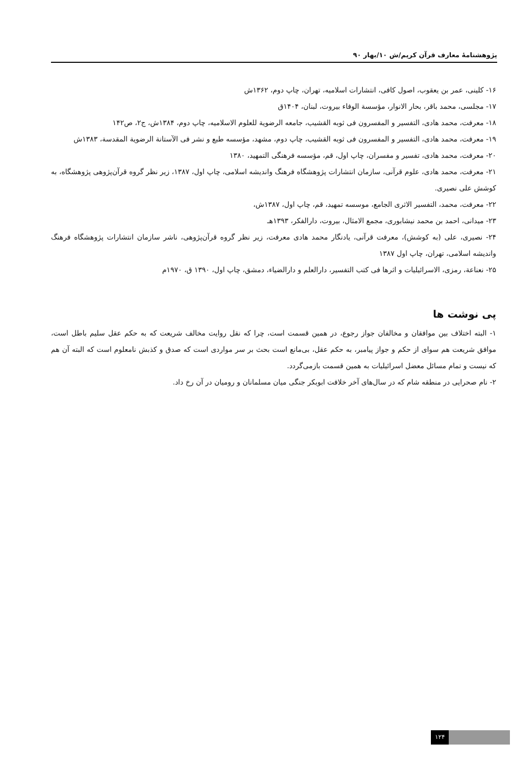پژوهشنامهٔ معارف قرآن کریم/ش ۱۰/بهار ۹۰
۱۶- کلینی، عمر بن یعقوب، اصول کافی، انتشارات اسلامیه، تهران، چاپ دوم، ۱۳۶۲ش
۱۷- مجلسی، محمد باقر، بحار الانوار، مؤسسة الوفاء بیروت، لبنان، ۱۴۰۴ق
۱۸- معرفت، محمد هادی، التفسیر و المفسرون فی ثوبه القشیب، جامعه الرضویة للعلوم الاسلامیه، چاپ دوم، ۱۳۸۴ش، ج۲، ص۱۴۲
۱۹- معرفت، محمد هادی، التفسیر و المفسرون فی ثوبه القشیب، چاپ دوم، مشهد، مؤسسه طبع و نشر فی الآستانة الرضویة المقدسة، ۱۳۸۳ش
۲۰- معرفت، محمد هادی، تفسیر و مفسران، چاپ اول، قم، مؤسسه فرهنگی التمهید، ۱۳۸۰
۲۱- معرفت، محمد هادی، علوم قرآنی، سازمان انتشارات پژوهشگاه فرهنگ واندیشه اسلامی، چاپ اول، ۱۳۸۷، زیر نظر گروه قرآن‌پژوهی پژوهشگاه، به کوشش علی نصیری.
۲۲- معرفت، محمد، التفسیر الاثری الجامع، موسسه تمهید، قم، چاپ اول، ۱۳۸۷ش،
۲۳- میدانی، احمد بن محمد نیشابوری، مجمع الامثال، بیروت، دارالفکر، ۱۳۹۳هـ
۲۴- نصیری، علی (به کوشش)، معرفت قرآنی، یادنگار محمد هادی معرفت، زیر نظر گروه قرآن‌پژوهی، ناشر سازمان انتشارات پژوهشگاه فرهنگ واندیشه اسلامی، تهران، چاپ اول ۱۳۸۷
۲۵- نعناعة، رمزی، الاسرائیلیات و اثرها فی کتب التفسیر، دارالعلم و دارالضیاء، دمشق، چاپ اول، ۱۳۹۰ ق، ۱۹۷۰م
پی نوشت ها
۱- البته اختلاف بین موافقان و مخالفان جواز رجوع، در همین قسمت است، چرا که نقل روایت مخالف شریعت که به حکم عقل سلیم باطل است، موافق شریعت هم سوای از حکم و جواز پیامبر، به حکم عقل، بی‌مانع است بحث بر سر مواردی است که صدق و کذبش نامعلوم است که البته آن هم که نیست و تمام مسائل معضل اسرائیلیات به همین قسمت بازمی‌گردد.
۲- نام صحرایی در منطقه شام که در سال‌های آخر خلافت ابوبکر جنگی میان مسلمانان و رومیان در آن رخ داد.
۱۲۴